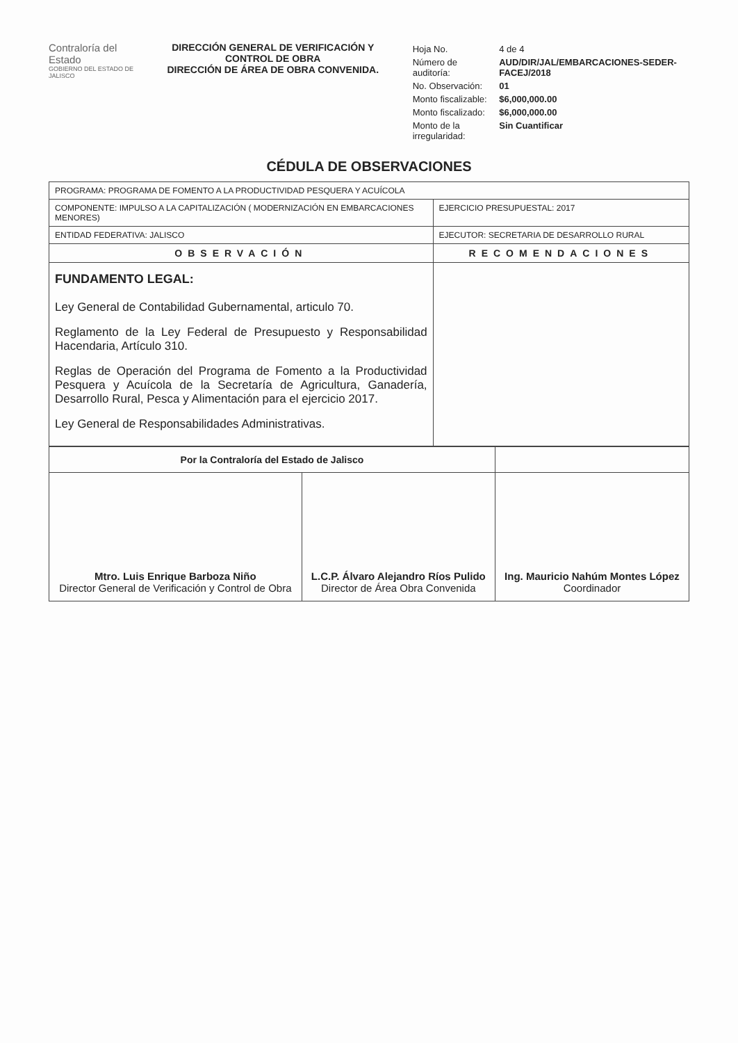Contraloría del Estado
GOBIERNO DEL ESTADO DE JALISCO
DIRECCIÓN GENERAL DE VERIFICACIÓN Y CONTROL DE OBRA
DIRECCIÓN DE ÁREA DE OBRA CONVENIDA.
| Hoja No. | 4 de 4 |
| Número de auditoría: | AUD/DIR/JAL/EMBARCACIONES-SEDER-FACEJ/2018 |
| No. Observación: | 01 |
| Monto fiscalizable: | $6,000,000.00 |
| Monto fiscalizado: | $6,000,000.00 |
| Monto de la irregularidad: | Sin Cuantificar |
CÉDULA DE OBSERVACIONES
| PROGRAMA: PROGRAMA DE FOMENTO A LA PRODUCTIVIDAD PESQUERA Y ACUÍCOLA | |
| COMPONENTE: IMPULSO A LA CAPITALIZACIÓN ( MODERNIZACIÓN EN EMBARCACIONES MENORES) | EJERCICIO PRESUPUESTAL: 2017 |
| ENTIDAD FEDERATIVA: JALISCO | EJECUTOR: SECRETARIA DE DESARROLLO RURAL |
| OBSERVACIÓN | RECOMENDACIONES |
| FUNDAMENTO LEGAL: Ley General de Contabilidad Gubernamental, articulo 70. Reglamento de la Ley Federal de Presupuesto y Responsabilidad Hacendaria, Artículo 310. Reglas de Operación del Programa de Fomento a la Productividad Pesquera y Acuícola de la Secretaría de Agricultura, Ganadería, Desarrollo Rural, Pesca y Alimentación para el ejercicio 2017. Ley General de Responsabilidades Administrativas. | |
| Por la Contraloría del Estado de Jalisco | | |
| Mtro. Luis Enrique Barboza Niño Director General de Verificación y Control de Obra | L.C.P. Álvaro Alejandro Ríos Pulido Director de Área Obra Convenida | Ing. Mauricio Nahúm Montes López Coordinador |